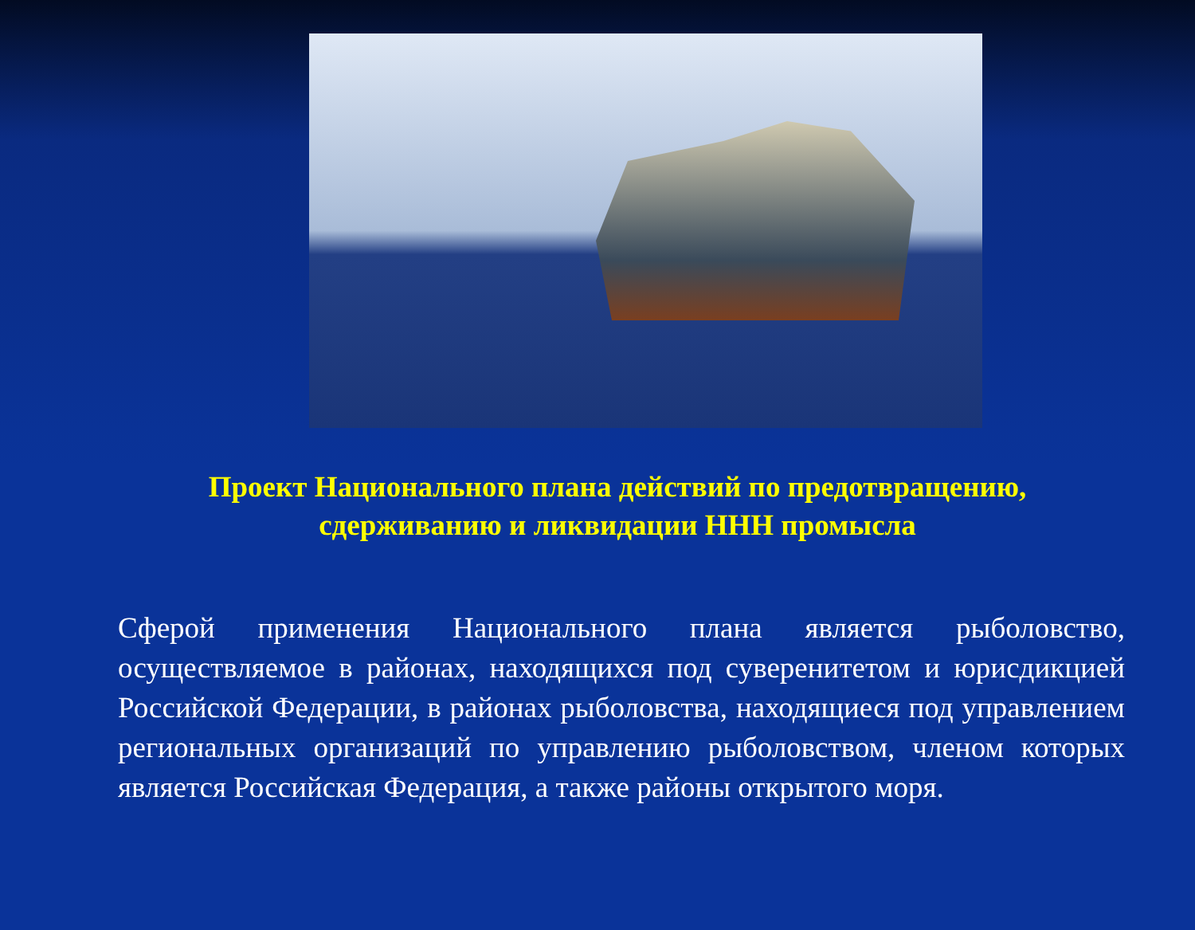Проект Национального плана действий по предотвращению, сдерживанию и ликвидации ННН промысла
Сферой применения Национального плана является рыболовство, осуществляемое в районах, находящихся под суверенитетом и юрисдикцией Российской Федерации, в районах рыболовства, находящиеся под управлением региональных организаций по управлению рыболовством, членом которых является Российская Федерация, а также районы открытого моря.